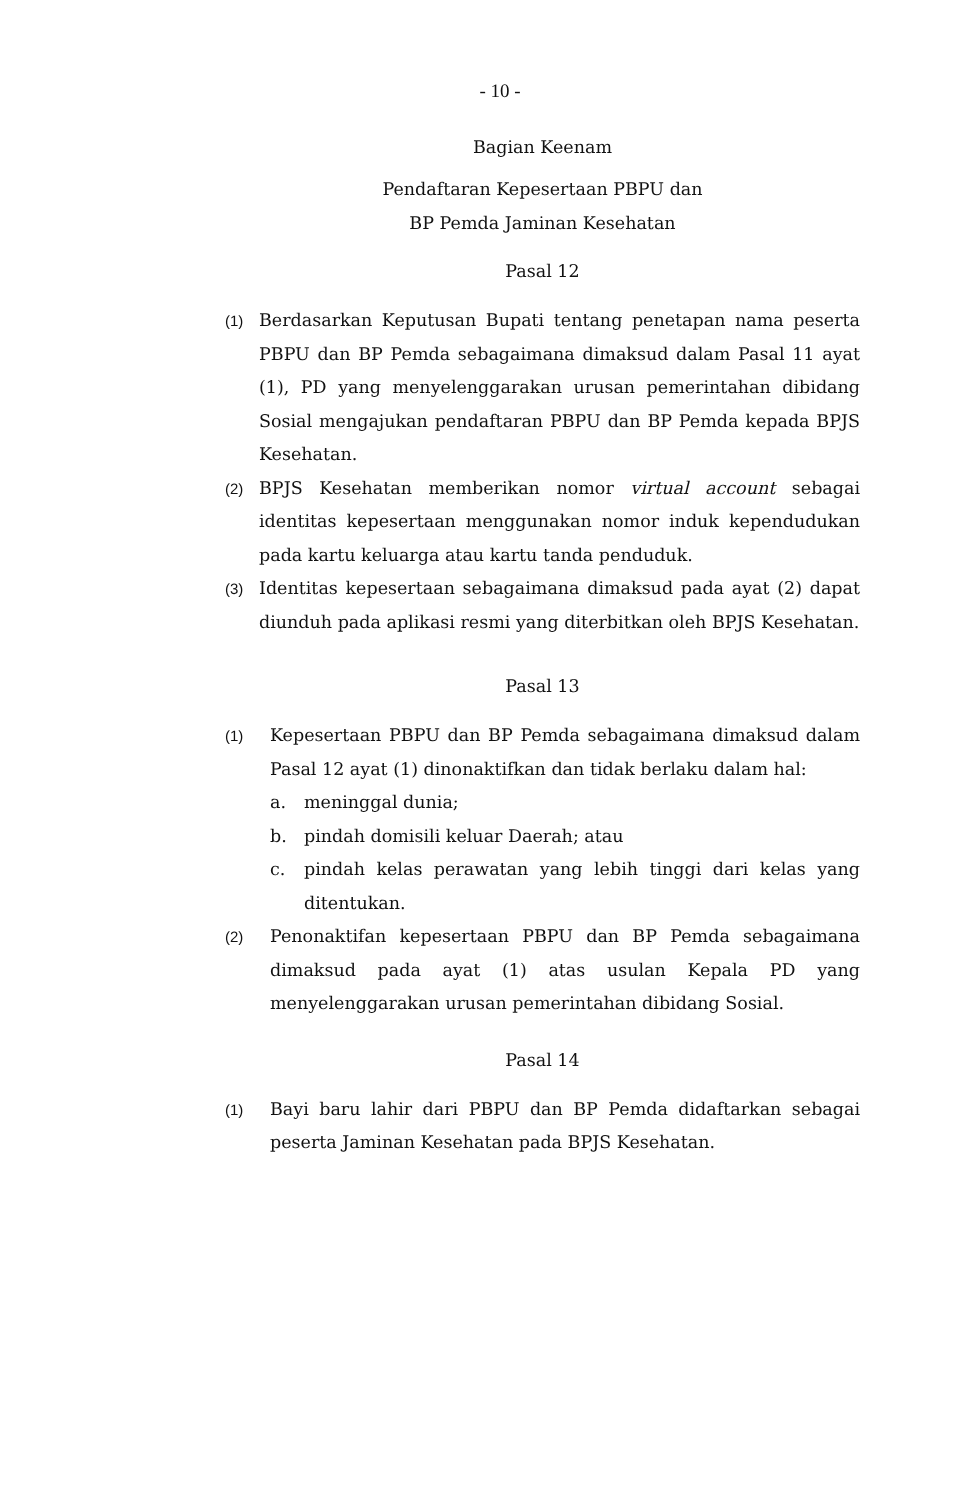- 10 -
Bagian Keenam
Pendaftaran Kepesertaan PBPU dan
BP Pemda Jaminan Kesehatan
Pasal 12
(1) Berdasarkan Keputusan Bupati tentang penetapan nama peserta PBPU dan BP Pemda sebagaimana dimaksud dalam Pasal 11 ayat (1), PD yang menyelenggarakan urusan pemerintahan dibidang Sosial mengajukan pendaftaran PBPU dan BP Pemda kepada BPJS Kesehatan.
(2) BPJS Kesehatan memberikan nomor virtual account sebagai identitas kepesertaan menggunakan nomor induk kependudukan pada kartu keluarga atau kartu tanda penduduk.
(3) Identitas kepesertaan sebagaimana dimaksud pada ayat (2) dapat diunduh pada aplikasi resmi yang diterbitkan oleh BPJS Kesehatan.
Pasal 13
(1) Kepesertaan PBPU dan BP Pemda sebagaimana dimaksud dalam Pasal 12 ayat (1) dinonaktifkan dan tidak berlaku dalam hal:
a. meninggal dunia;
b. pindah domisili keluar Daerah; atau
c. pindah kelas perawatan yang lebih tinggi dari kelas yang ditentukan.
(2) Penonaktifan kepesertaan PBPU dan BP Pemda sebagaimana dimaksud pada ayat (1) atas usulan Kepala PD yang menyelenggarakan urusan pemerintahan dibidang Sosial.
Pasal 14
(1) Bayi baru lahir dari PBPU dan BP Pemda didaftarkan sebagai peserta Jaminan Kesehatan pada BPJS Kesehatan.